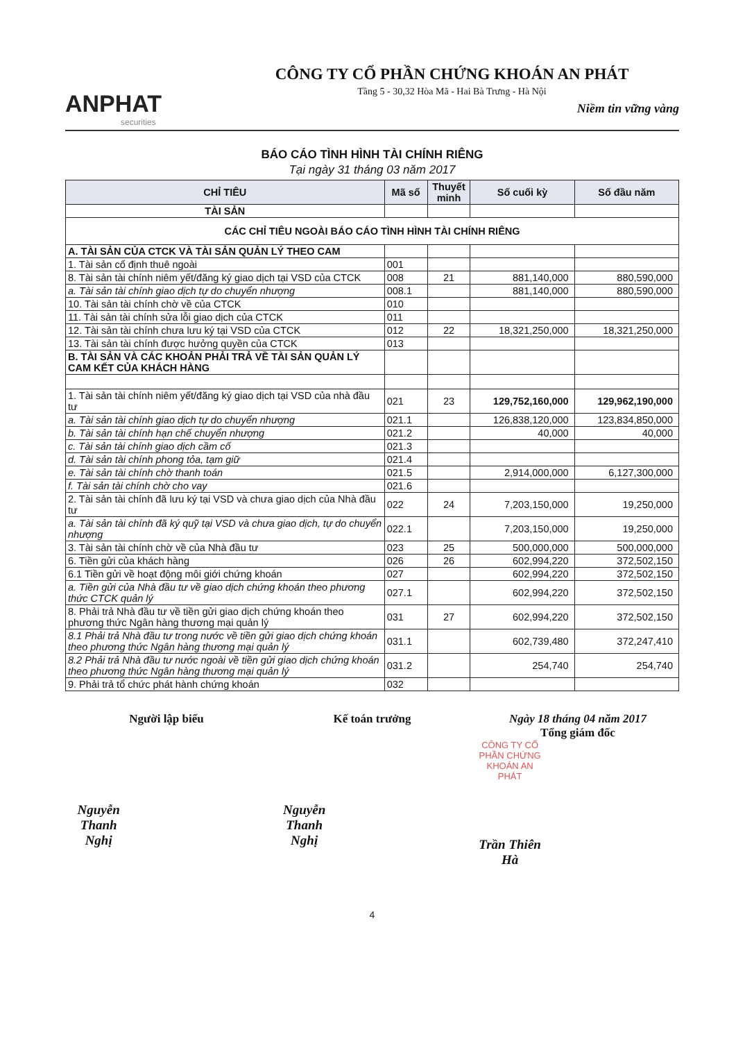ANPHAT
securities
CÔNG TY CỔ PHẦN CHỨNG KHOÁN AN PHÁT
Tầng 5 - 30,32 Hòa Mã - Hai Bà Trưng - Hà Nội
Niềm tin vững vàng
BÁO CÁO TÌNH HÌNH TÀI CHÍNH RIÊNG
Tại ngày 31 tháng 03 năm 2017
| CHỈ TIÊU | Mã số | Thuyết minh | Số cuối kỳ | Số đầu năm |
| --- | --- | --- | --- | --- |
| TÀI SẢN | | | | |
| CÁC CHỈ TIÊU NGOÀI BÁO CÁO TÌNH HÌNH TÀI CHÍNH RIÊNG | | | | |
| A. TÀI SẢN CỦA CTCK VÀ TÀI SẢN QUẢN LÝ THEO CAM | | | | |
| 1. Tài sản cố định thuê ngoài | 001 | | | |
| 8. Tài sản tài chính niêm yết/đăng ký giao dịch tại VSD của CTCK | 008 | 21 | 881,140,000 | 880,590,000 |
| a. Tài sản tài chính giao dịch tự do chuyển nhượng | 008.1 | | 881,140,000 | 880,590,000 |
| 10. Tài sản tài chính chờ về của CTCK | 010 | | | |
| 11. Tài sản tài chính sửa lỗi giao dịch của CTCK | 011 | | | |
| 12. Tài sản tài chính chưa lưu ký tại VSD của CTCK | 012 | 22 | 18,321,250,000 | 18,321,250,000 |
| 13. Tài sản tài chính được hưởng quyền của CTCK | 013 | | | |
| B. TÀI SẢN VÀ CÁC KHOẢN PHẢI TRẢ VỀ TÀI SẢN QUẢN LÝ CAM KẾT CỦA KHÁCH HÀNG | | | | |
| 1. Tài sản tài chính niêm yết/đăng ký giao dịch tại VSD của nhà đầu tư | 021 | 23 | 129,752,160,000 | 129,962,190,000 |
| a. Tài sản tài chính giao dịch tự do chuyển nhượng | 021.1 | | 126,838,120,000 | 123,834,850,000 |
| b. Tài sản tài chính hạn chế chuyển nhượng | 021.2 | | 40,000 | 40,000 |
| c. Tài sản tài chính giao dịch cầm cố | 021.3 | | | |
| d. Tài sản tài chính phong tỏa, tạm giữ | 021.4 | | | |
| e. Tài sản tài chính chờ thanh toán | 021.5 | | 2,914,000,000 | 6,127,300,000 |
| f. Tài sản tài chính chờ cho vay | 021.6 | | | |
| 2. Tài sản tài chính đã lưu ký tại VSD và chưa giao dịch của Nhà đầu tư | 022 | 24 | 7,203,150,000 | 19,250,000 |
| a. Tài sản tài chính đã ký quỹ tại VSD và chưa giao dịch, tự do chuyển nhượng | 022.1 | | 7,203,150,000 | 19,250,000 |
| 3. Tài sản tài chính chờ về của Nhà đầu tư | 023 | 25 | 500,000,000 | 500,000,000 |
| 6. Tiền gửi của khách hàng | 026 | 26 | 602,994,220 | 372,502,150 |
| 6.1 Tiền gửi về hoạt động môi giới chứng khoán | 027 | | 602,994,220 | 372,502,150 |
| a. Tiền gửi của Nhà đầu tư về giao dịch chứng khoán theo phương thức CTCK quản lý | 027.1 | | 602,994,220 | 372,502,150 |
| 8. Phải trả Nhà đầu tư về tiền gửi giao dịch chứng khoán theo phương thức Ngân hàng thương mại quản lý | 031 | 27 | 602,994,220 | 372,502,150 |
| 8.1 Phải trả Nhà đầu tư trong nước về tiền gửi giao dịch chứng khoán theo phương thức Ngân hàng thương mại quản lý | 031.1 | | 602,739,480 | 372,247,410 |
| 8.2 Phải trả Nhà đầu tư nước ngoài về tiền gửi giao dịch chứng khoán theo phương thức Ngân hàng thương mại quản lý | 031.2 | | 254,740 | 254,740 |
| 9. Phải trả tổ chức phát hành chứng khoán | 032 | | | |
Người lập biểu
Nguyễn Thanh Nghị
Kế toán trưởng
Nguyễn Thanh Nghị
Ngày 18 tháng 04 năm 2017
Tổng giám đốc
CÔNG TY CỔ PHẦN CHỨNG KHOÁN AN PHÁT
Trần Thiên Hà
4